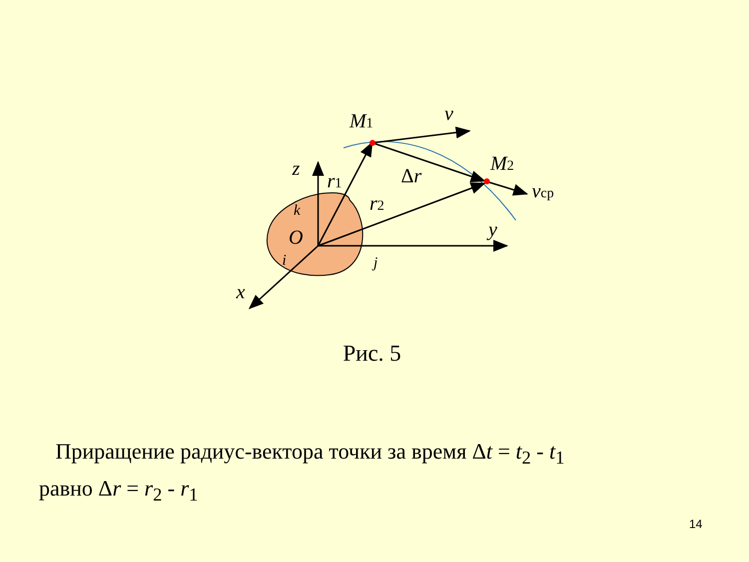M1
M2
v
vcp
z
r1
r2
Δr
y
O
x
k
i
j
Рис. 5
Приращение радиус-вектора точки за время Δt = t<sub>2</sub> - t<sub>1</sub>
равно Δr = r<sub>2</sub> - r<sub>1</sub>
14